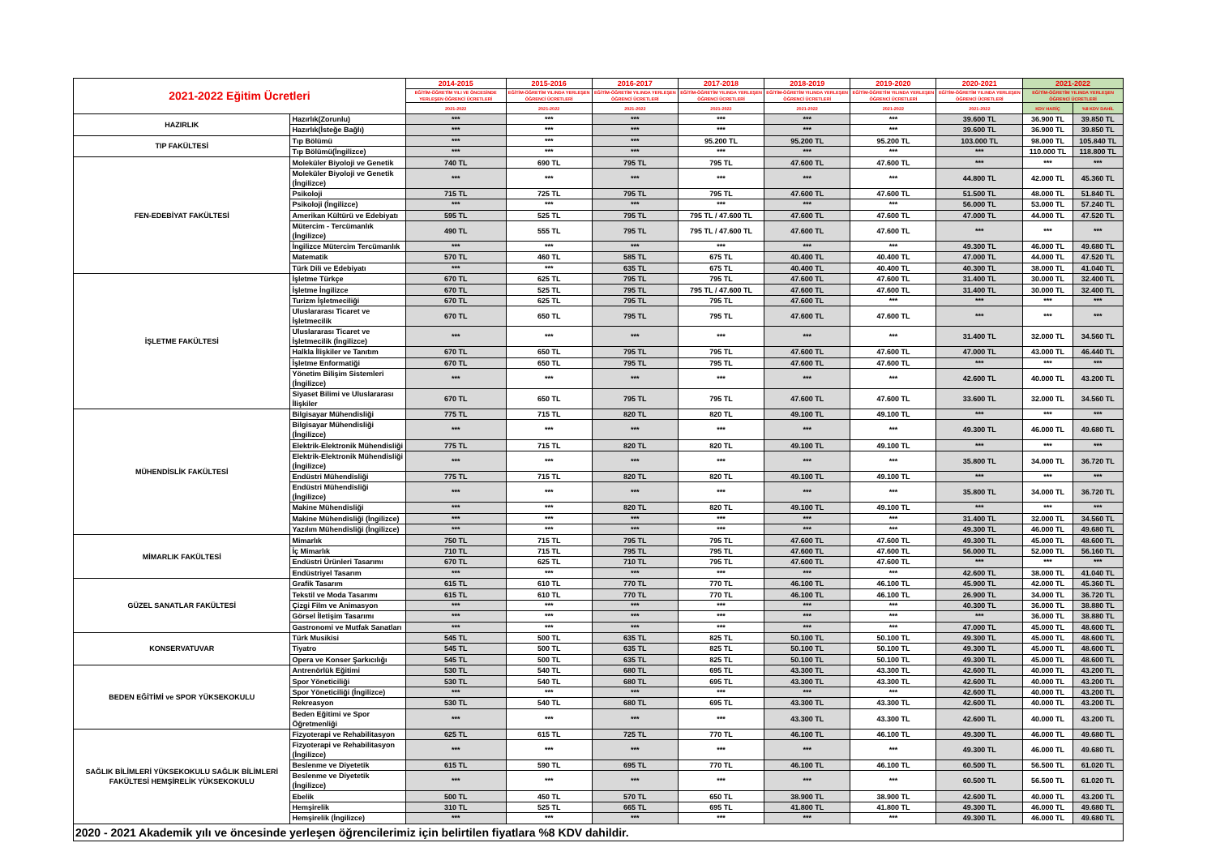| 2021-2022 Eğitim Ücretleri | | 2014-2015 | 2015-2016 | 2016-2017 | 2017-2018 | 2018-2019 | 2019-2020 | 2020-2021 | 2021-2022 | |
| --- | --- | --- | --- | --- | --- | --- | --- | --- | --- | --- |
| | | EĞİTİM-ÖĞRETİM YILI VE ÖNCESİNDE YERLEŞEN ÖĞRENCİ ÜCRETLERİ | EĞİTİM-ÖĞRETİM YILINDA YERLEŞEN ÖĞRENCİ ÜCRETLERİ | EĞİTİM-ÖĞRETİM YILINDA YERLEŞEN ÖĞRENCİ ÜCRETLERİ | EĞİTİM-ÖĞRETİM YILINDA YERLEŞEN ÖĞRENCİ ÜCRETLERİ | EĞİTİM-ÖĞRETİM YILINDA YERLEŞEN ÖĞRENCİ ÜCRETLERİ | EĞİTİM-ÖĞRETİM YILINDA YERLEŞEN ÖĞRENCİ ÜCRETLERİ | EĞİTİM-ÖĞRETİM YILINDA YERLEŞEN ÖĞRENCİ ÜCRETLERİ | EĞİTİM-ÖĞRETİM YILINDA YERLEŞEN ÖĞRENCİ ÜCRETLERİ | |
| | | 2021-2022 | 2021-2022 | 2021-2022 | 2021-2022 | 2021-2022 | 2021-2022 | 2021-2022 | KDV HARİÇ | %8 KDV DAHİL |
| HAZIRLIK | Hazırlık(Zorunlu) | *** | *** | *** | *** | *** | *** | 39.600 TL | 36.900 TL | 39.850 TL |
| | Hazırlık(İsteğe Bağlı) | *** | *** | *** | *** | *** | *** | 39.600 TL | 36.900 TL | 39.850 TL |
| TIP FAKÜLTESİ | Tıp Bölümü | *** | *** | *** | 95.200 TL | 95.200 TL | 95.200 TL | 103.000 TL | 98.000 TL | 105.840 TL |
| | Tıp Bölümü(İngilizce) | *** | *** | *** | *** | *** | *** | *** | 110.000 TL | 118.800 TL |
| FEN-EDEBİYAT FAKÜLTESİ | Moleküler Biyoloji ve Genetik | 740 TL | 690 TL | 795 TL | 795 TL | 47.600 TL | 47.600 TL | *** | *** | *** |
| | Moleküler Biyoloji ve Genetik (İngilizce) | *** | *** | *** | *** | *** | *** | 44.800 TL | 42.000 TL | 45.360 TL |
| | Psikoloji | 715 TL | 725 TL | 795 TL | 795 TL | 47.600 TL | 47.600 TL | 51.500 TL | 48.000 TL | 51.840 TL |
| | Psikoloji (İngilizce) | *** | *** | *** | *** | *** | *** | 56.000 TL | 53.000 TL | 57.240 TL |
| | Amerikan Kültürü ve Edebiyatı | 595 TL | 525 TL | 795 TL | 795 TL / 47.600 TL | 47.600 TL | 47.600 TL | 47.000 TL | 44.000 TL | 47.520 TL |
| | Mütercim - Tercümanlık (İngilizce) | 490 TL | 555 TL | 795 TL | 795 TL / 47.600 TL | 47.600 TL | 47.600 TL | *** | *** | *** |
| | İngilizce Mütercim Tercümanlık | *** | *** | *** | *** | *** | *** | 49.300 TL | 46.000 TL | 49.680 TL |
| | Matematik | 570 TL | 460 TL | 585 TL | 675 TL | 40.400 TL | 40.400 TL | 47.000 TL | 44.000 TL | 47.520 TL |
| | Türk Dili ve Edebiyatı | *** | *** | 635 TL | 675 TL | 40.400 TL | 40.400 TL | 40.300 TL | 38.000 TL | 41.040 TL |
| İŞLETME FAKÜLTESİ | İşletme Türkçe | 670 TL | 625 TL | 795 TL | 795 TL | 47.600 TL | 47.600 TL | 31.400 TL | 30.000 TL | 32.400 TL |
| | İşletme İngilizce | 670 TL | 525 TL | 795 TL | 795 TL / 47.600 TL | 47.600 TL | 47.600 TL | 31.400 TL | 30.000 TL | 32.400 TL |
| | Turizm İşletmeciliği | 670 TL | 625 TL | 795 TL | 795 TL | 47.600 TL | *** | *** | *** | *** |
| | Uluslararası Ticaret ve İşletmecilik | 670 TL | 650 TL | 795 TL | 795 TL | 47.600 TL | 47.600 TL | *** | *** | *** |
| | Uluslararası Ticaret ve İşletmecilik (İngilizce) | *** | *** | *** | *** | *** | *** | 31.400 TL | 32.000 TL | 34.560 TL |
| | Halkla İlişkiler ve Tanıtım | 670 TL | 650 TL | 795 TL | 795 TL | 47.600 TL | 47.600 TL | 47.000 TL | 43.000 TL | 46.440 TL |
| | İşletme Enformatiği | 670 TL | 650 TL | 795 TL | 795 TL | 47.600 TL | 47.600 TL | *** | *** | *** |
| | Yönetim Bilişim Sistemleri (İngilizce) | *** | *** | *** | *** | *** | *** | 42.600 TL | 40.000 TL | 43.200 TL |
| | Siyaset Bilimi ve Uluslararası İlişkiler | 670 TL | 650 TL | 795 TL | 795 TL | 47.600 TL | 47.600 TL | 33.600 TL | 32.000 TL | 34.560 TL |
| MÜHENDİSLİK FAKÜLTESİ | Bilgisayar Mühendisliği | 775 TL | 715 TL | 820 TL | 820 TL | 49.100 TL | 49.100 TL | *** | *** | *** |
| | Bilgisayar Mühendisliği (İngilizce) | *** | *** | *** | *** | *** | *** | 49.300 TL | 46.000 TL | 49.680 TL |
| | Elektrik-Elektronik Mühendisliği | 775 TL | 715 TL | 820 TL | 820 TL | 49.100 TL | 49.100 TL | *** | *** | *** |
| | Elektrik-Elektronik Mühendisliği (İngilizce) | *** | *** | *** | *** | *** | *** | 35.800 TL | 34.000 TL | 36.720 TL |
| | Endüstri Mühendisliği | 775 TL | 715 TL | 820 TL | 820 TL | 49.100 TL | 49.100 TL | *** | *** | *** |
| | Endüstri Mühendisliği (İngilizce) | *** | *** | *** | *** | *** | *** | 35.800 TL | 34.000 TL | 36.720 TL |
| | Makine Mühendisliği | *** | *** | 820 TL | 820 TL | 49.100 TL | 49.100 TL | *** | *** | *** |
| | Makine Mühendisliği (İngilizce) | *** | *** | *** | *** | *** | *** | 31.400 TL | 32.000 TL | 34.560 TL |
| | Yazılım Mühendisliği (İngilizce) | *** | *** | *** | *** | *** | *** | 49.300 TL | 46.000 TL | 49.680 TL |
| MİMARLIK FAKÜLTESİ | Mimarlık | 750 TL | 715 TL | 795 TL | 795 TL | 47.600 TL | 47.600 TL | 49.300 TL | 45.000 TL | 48.600 TL |
| | İç Mimarlık | 710 TL | 715 TL | 795 TL | 795 TL | 47.600 TL | 47.600 TL | 56.000 TL | 52.000 TL | 56.160 TL |
| | Endüstri Ürünleri Tasarımı | 670 TL | 625 TL | 710 TL | 795 TL | 47.600 TL | 47.600 TL | *** | *** | *** |
| | Endüstriyel Tasarım | *** | *** | *** | *** | *** | *** | 42.600 TL | 38.000 TL | 41.040 TL |
| GÜZEL SANATLAR FAKÜLTESİ | Grafik Tasarım | 615 TL | 610 TL | 770 TL | 770 TL | 46.100 TL | 46.100 TL | 45.900 TL | 42.000 TL | 45.360 TL |
| | Tekstil ve Moda Tasarımı | 615 TL | 610 TL | 770 TL | 770 TL | 46.100 TL | 46.100 TL | 26.900 TL | 34.000 TL | 36.720 TL |
| | Çizgi Film ve Animasyon | *** | *** | *** | *** | *** | *** | 40.300 TL | 36.000 TL | 38.880 TL |
| | Görsel İletişim Tasarımı | *** | *** | *** | *** | *** | *** | *** | 36.000 TL | 38.880 TL |
| | Gastronomi ve Mutfak Sanatları | *** | *** | *** | *** | *** | *** | 47.000 TL | 45.000 TL | 48.600 TL |
| KONSERVATUVAR | Türk Musikisi | 545 TL | 500 TL | 635 TL | 825 TL | 50.100 TL | 50.100 TL | 49.300 TL | 45.000 TL | 48.600 TL |
| | Tiyatro | 545 TL | 500 TL | 635 TL | 825 TL | 50.100 TL | 50.100 TL | 49.300 TL | 45.000 TL | 48.600 TL |
| | Opera ve Konser Şarkıcılığı | 545 TL | 500 TL | 635 TL | 825 TL | 50.100 TL | 50.100 TL | 49.300 TL | 45.000 TL | 48.600 TL |
| BEDEN EĞİTİMİ ve SPOR YÜKSEKOKULU | Antrenörlük Eğitimi | 530 TL | 540 TL | 680 TL | 695 TL | 43.300 TL | 43.300 TL | 42.600 TL | 40.000 TL | 43.200 TL |
| | Spor Yöneticiliği | 530 TL | 540 TL | 680 TL | 695 TL | 43.300 TL | 43.300 TL | 42.600 TL | 40.000 TL | 43.200 TL |
| | Spor Yöneticiliği (İngilizce) | *** | *** | *** | *** | *** | *** | 42.600 TL | 40.000 TL | 43.200 TL |
| | Rekreasyon | 530 TL | 540 TL | 680 TL | 695 TL | 43.300 TL | 43.300 TL | 42.600 TL | 40.000 TL | 43.200 TL |
| | Beden Eğitimi ve Spor Öğretmenliği | *** | *** | *** | *** | 43.300 TL | 43.300 TL | 42.600 TL | 40.000 TL | 43.200 TL |
| SAĞLIK BİLİMLERİ YÜKSEKOKULU SAĞLIK BİLİMLERİ FAKÜLTESİ HEMŞİRELİK YÜKSEKOKULU | Fizyoterapi ve Rehabilitasyon | 625 TL | 615 TL | 725 TL | 770 TL | 46.100 TL | 46.100 TL | 49.300 TL | 46.000 TL | 49.680 TL |
| | Fizyoterapi ve Rehabilitasyon (İngilizce) | *** | *** | *** | *** | *** | *** | 49.300 TL | 46.000 TL | 49.680 TL |
| | Beslenme ve Diyetetik | 615 TL | 590 TL | 695 TL | 770 TL | 46.100 TL | 46.100 TL | 60.500 TL | 56.500 TL | 61.020 TL |
| | Beslenme ve Diyetetik (İngilizce) | *** | *** | *** | *** | *** | *** | 60.500 TL | 56.500 TL | 61.020 TL |
| | Ebelik | 500 TL | 450 TL | 570 TL | 650 TL | 38.900 TL | 38.900 TL | 42.600 TL | 40.000 TL | 43.200 TL |
| | Hemşirelik | 310 TL | 525 TL | 665 TL | 695 TL | 41.800 TL | 41.800 TL | 49.300 TL | 46.000 TL | 49.680 TL |
| | Hemşirelik (İngilizce) | *** | *** | *** | *** | *** | *** | 49.300 TL | 46.000 TL | 49.680 TL |
| 2020 - 2021 Akademik yılı ve öncesinde yerleşen öğrencilerimiz için belirtilen fiyatlara %8 KDV dahildir. | | | | | | | | | | |